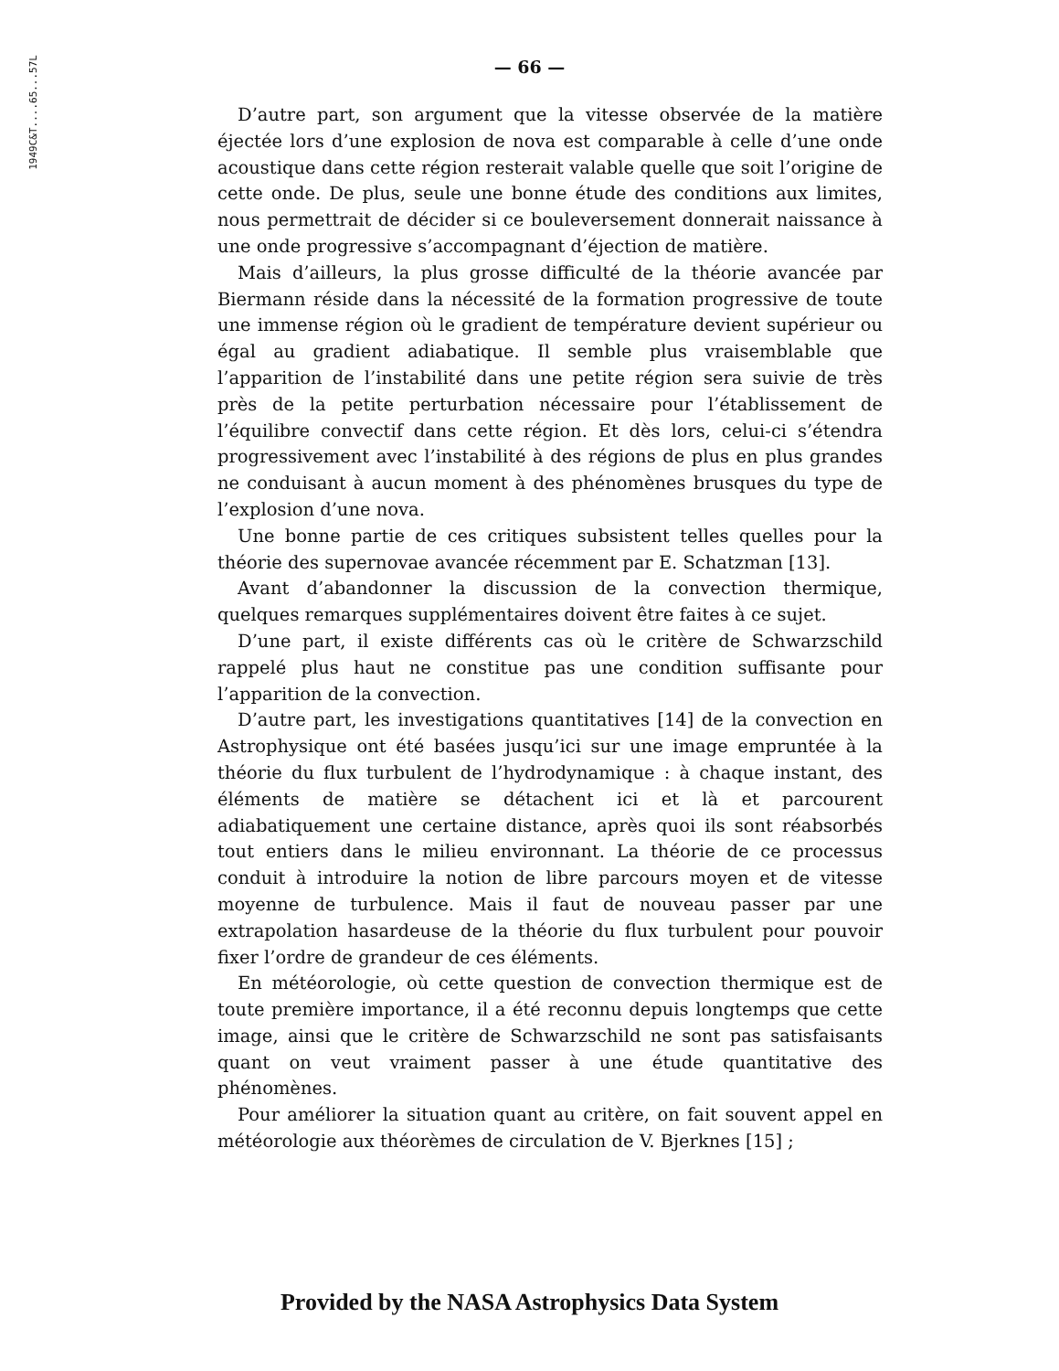1949C&T....65...57L
— 66 —
D’autre part, son argument que la vitesse observée de la matière éjectée lors d’une explosion de nova est comparable à celle d’une onde acoustique dans cette région resterait valable quelle que soit l’origine de cette onde. De plus, seule une bonne étude des conditions aux limites, nous permettrait de décider si ce bouleversement donnerait naissance à une onde progressive s’accompagnant d’éjection de matière.
Mais d’ailleurs, la plus grosse difficulté de la théorie avancée par Biermann réside dans la nécessité de la formation progressive de toute une immense région où le gradient de température devient supérieur ou égal au gradient adiabatique. Il semble plus vraisemblable que l’apparition de l’instabilité dans une petite région sera suivie de très près de la petite perturbation nécessaire pour l’établissement de l’équilibre convectif dans cette région. Et dès lors, celui-ci s’étendra progressivement avec l’instabilité à des régions de plus en plus grandes ne conduisant à aucun moment à des phénomènes brusques du type de l’explosion d’une nova.
Une bonne partie de ces critiques subsistent telles quelles pour la théorie des supernovae avancée récemment par E. Schatzman [13].
Avant d’abandonner la discussion de la convection thermique, quelques remarques supplémentaires doivent être faites à ce sujet.
D’une part, il existe différents cas où le critère de Schwarzschild rappelé plus haut ne constitue pas une condition suffisante pour l’apparition de la convection.
D’autre part, les investigations quantitatives [14] de la convection en Astrophysique ont été basées jusqu’ici sur une image empruntée à la théorie du flux turbulent de l’hydrodynamique : à chaque instant, des éléments de matière se détachent ici et là et parcourent adiabatiquement une certaine distance, après quoi ils sont réabsorbés tout entiers dans le milieu environnant. La théorie de ce processus conduit à introduire la notion de libre parcours moyen et de vitesse moyenne de turbulence. Mais il faut de nouveau passer par une extrapolation hasardeuse de la théorie du flux turbulent pour pouvoir fixer l’ordre de grandeur de ces éléments.
En météorologie, où cette question de convection thermique est de toute première importance, il a été reconnu depuis longtemps que cette image, ainsi que le critère de Schwarzschild ne sont pas satisfaisants quant on veut vraiment passer à une étude quantitative des phénomènes.
Pour améliorer la situation quant au critère, on fait souvent appel en météorologie aux théorèmes de circulation de V. Bjerknes [15] ;
Provided by the NASA Astrophysics Data System